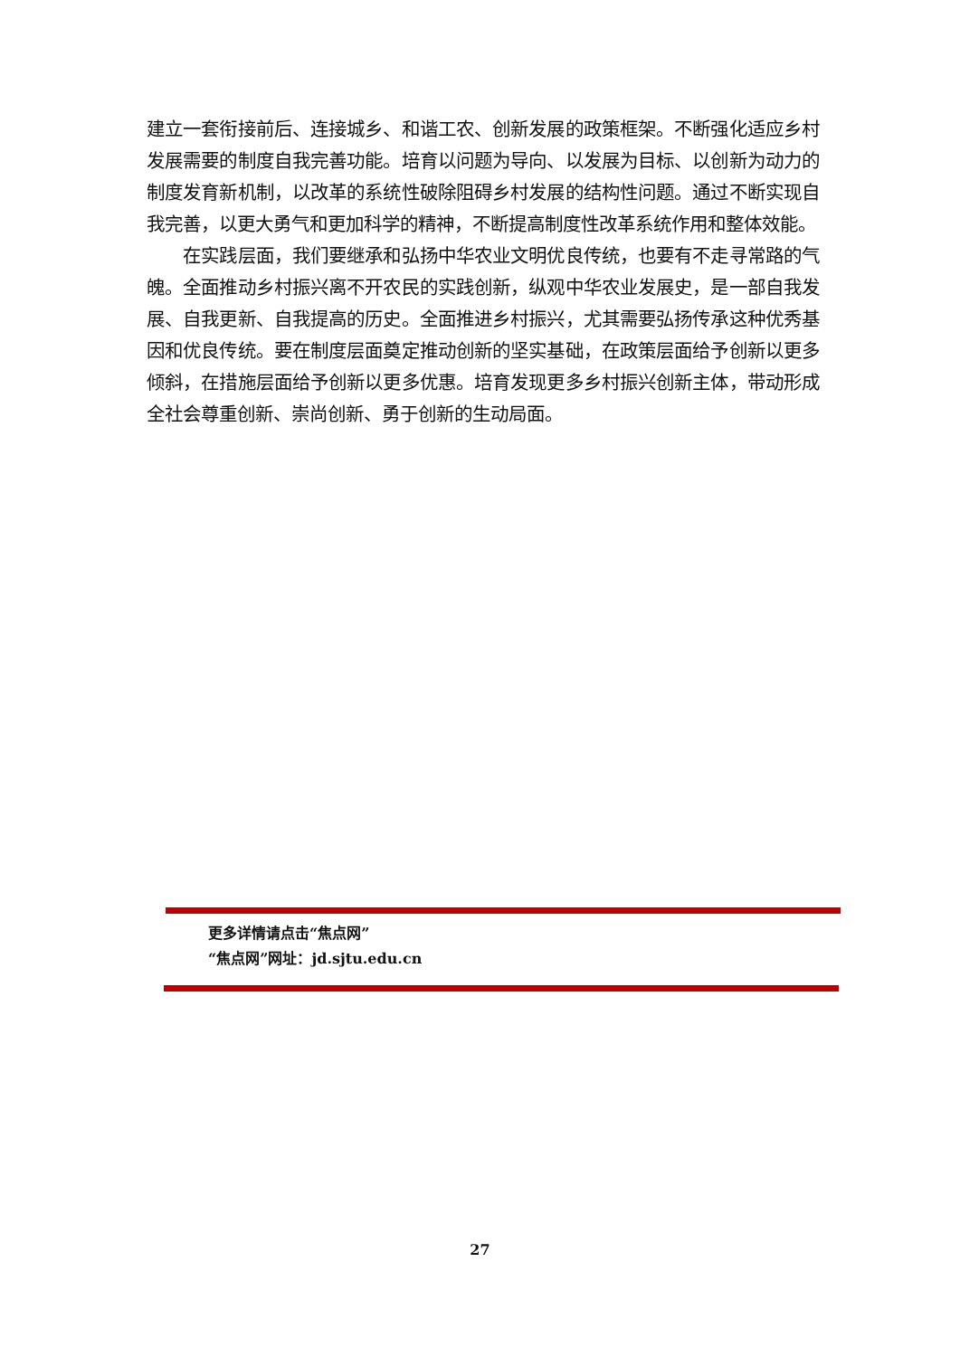建立一套衔接前后、连接城乡、和谐工农、创新发展的政策框架。不断强化适应乡村发展需要的制度自我完善功能。培育以问题为导向、以发展为目标、以创新为动力的制度发育新机制，以改革的系统性破除阻碍乡村发展的结构性问题。通过不断实现自我完善，以更大勇气和更加科学的精神，不断提高制度性改革系统作用和整体效能。
　　在实践层面，我们要继承和弘扬中华农业文明优良传统，也要有不走寻常路的气魄。全面推动乡村振兴离不开农民的实践创新，纵观中华农业发展史，是一部自我发展、自我更新、自我提高的历史。全面推进乡村振兴，尤其需要弘扬传承这种优秀基因和优良传统。要在制度层面奠定推动创新的坚实基础，在政策层面给予创新以更多倾斜，在措施层面给予创新以更多优惠。培育发现更多乡村振兴创新主体，带动形成全社会尊重创新、崇尚创新、勇于创新的生动局面。
更多详情请点击“焦点网”
“焦点网”网址：jd.sjtu.edu.cn
27